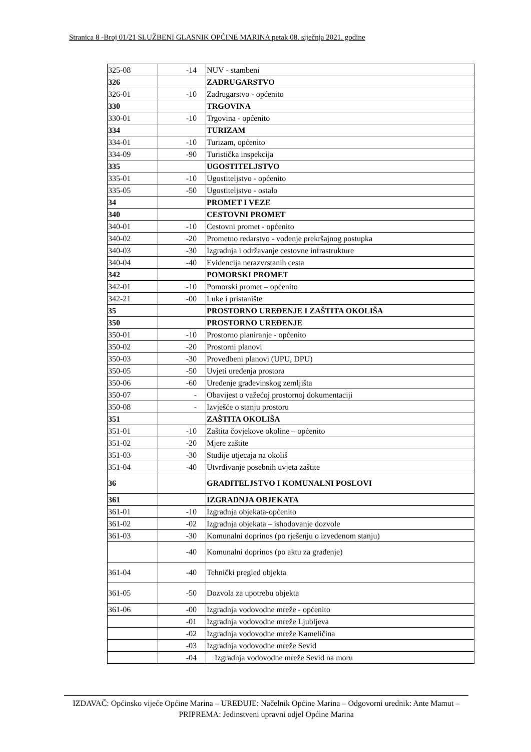Stranica 8 -Broj 01/21 SLUŽBENI GLASNIK OPĆINE MARINA petak 08. siječnja 2021. godine
| 325-08 | -14 | NUV - stambeni |
| 326 | | ZADRUGARSTVO |
| 326-01 | -10 | Zadrugarstvo - općenito |
| 330 | | TRGOVINA |
| 330-01 | -10 | Trgovina - općenito |
| 334 | | TURIZAM |
| 334-01 | -10 | Turizam, općenito |
| 334-09 | -90 | Turistička inspekcija |
| 335 | | UGOSTITELJSTVO |
| 335-01 | -10 | Ugostiteljstvo - općenito |
| 335-05 | -50 | Ugostiteljstvo - ostalo |
| 34 | | PROMET I VEZE |
| 340 | | CESTOVNI PROMET |
| 340-01 | -10 | Cestovni promet - općenito |
| 340-02 | -20 | Prometno redarstvo - vođenje prekršajnog postupka |
| 340-03 | -30 | Izgradnja i održavanje cestovne infrastrukture |
| 340-04 | -40 | Evidencija nerazvrstanih cesta |
| 342 | | POMORSKI PROMET |
| 342-01 | -10 | Pomorski promet – općenito |
| 342-21 | -00 | Luke i pristanište |
| 35 | | PROSTORNO UREĐENJE I ZAŠTITA OKOLIŠA |
| 350 | | PROSTORNO UREĐENJE |
| 350-01 | -10 | Prostorno planiranje - općenito |
| 350-02 | -20 | Prostorni planovi |
| 350-03 | -30 | Provedbeni planovi (UPU, DPU) |
| 350-05 | -50 | Uvjeti uređenja prostora |
| 350-06 | -60 | Uređenje građevinskog zemljišta |
| 350-07 | - | Obavijest o važećoj prostornoj dokumentaciji |
| 350-08 | - | Izvješće o stanju prostoru |
| 351 | | ZAŠTITA OKOLIŠA |
| 351-01 | -10 | Zaštita čovjekove okoline – općenito |
| 351-02 | -20 | Mjere zaštite |
| 351-03 | -30 | Studije utjecaja na okoliš |
| 351-04 | -40 | Utvrđivanje posebnih uvjeta zaštite |
| 36 | | GRADITELJSTVO I KOMUNALNI POSLOVI |
| 361 | | IZGRADNJA OBJEKATA |
| 361-01 | -10 | Izgradnja objekata-općenito |
| 361-02 | -02 | Izgradnja objekata – ishodovanje dozvole |
| 361-03 | -30 | Komunalni doprinos (po rješenju o izvedenom stanju) |
| | -40 | Komunalni doprinos (po aktu za građenje) |
| 361-04 | -40 | Tehnički pregled objekta |
| 361-05 | -50 | Dozvola za upotrebu objekta |
| 361-06 | -00 | Izgradnja vodovodne mreže - općenito |
| | -01 | Izgradnja vodovodne mreže Ljubljeva |
| | -02 | Izgradnja vodovodne mreže Kameličina |
| | -03 | Izgradnja vodovodne mreže Sevid |
| | -04 | Izgradnja vodovodne mreže Sevid na moru |
IZDAVAČ: Općinsko vijeće Općine Marina – UREĐUJE: Načelnik Općine Marina – Odgovorni urednik: Ante Mamut – PRIPREMA: Jedinstveni upravni odjel Općine Marina